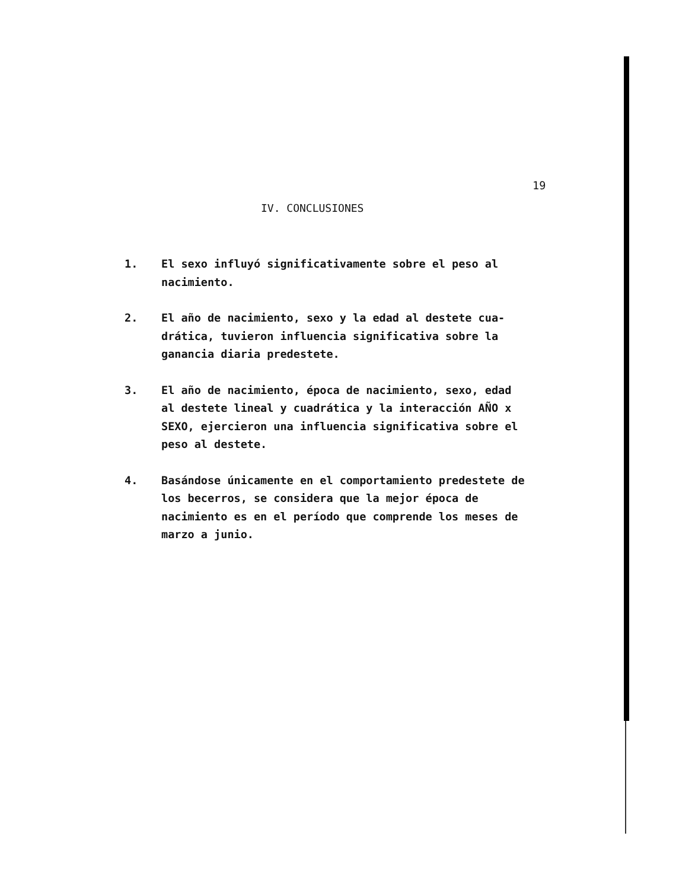19
IV. CONCLUSIONES
1. El sexo influyó significativamente sobre el peso al nacimiento.
2. El año de nacimiento, sexo y la edad al destete cua-drática, tuvieron influencia significativa sobre la ganancia diaria predestete.
3. El año de nacimiento, época de nacimiento, sexo, edad al destete lineal y cuadrática y la interacción AÑO x SEXO, ejercieron una influencia significativa sobre el peso al destete.
4. Basándose únicamente en el comportamiento predestete de los becerros, se considera que la mejor época de nacimiento es en el período que comprende los meses de marzo a junio.